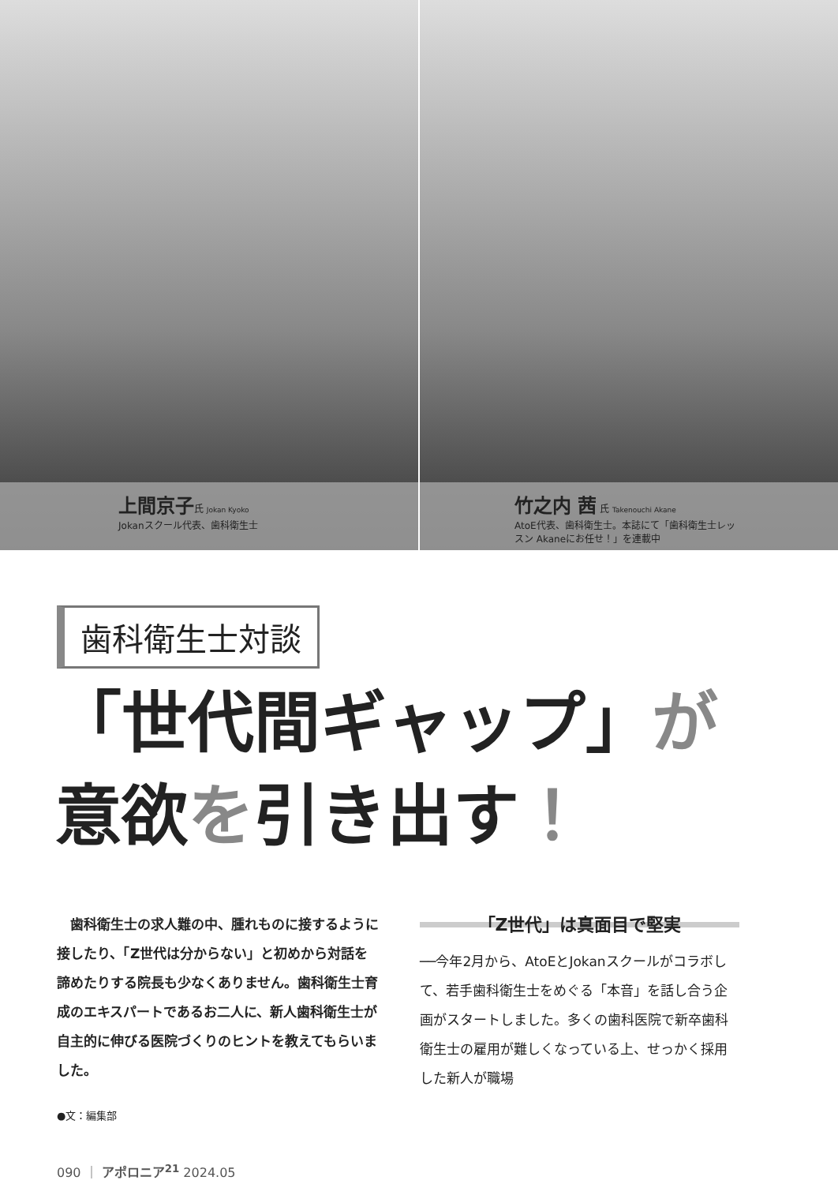上間京子氏 Jokan Kyoko
Jokanスクール代表、歯科衛生士
竹之内 茜 氏 Takenouchi Akane
AtoE代表、歯科衛生士。本誌にて「歯科衛生士レッ
スン Akaneにお任せ！」を連載中
歯科衛生士対談
「世代間ギャップ」が
意欲を引き出す！
　歯科衛生士の求人難の中、腫れものに接するように接したり、「Z世代は分からない」と初めから対話を諦めたりする院長も少なくありません。歯科衛生士育成のエキスパートであるお二人に、新人歯科衛生士が自主的に伸びる医院づくりのヒントを教えてもらいました。
●文：編集部
「Z世代」は真面目で堅実
──今年2月から、AtoEとJokanスクールがコラボして、若手歯科衛生士をめぐる「本音」を話し合う企画がスタートしました。多くの歯科医院で新卒歯科衛生士の雇用が難しくなっている上、せっかく採用した新人が職場
090 ｜ アポロニア<sup>21</sup> 2024.05